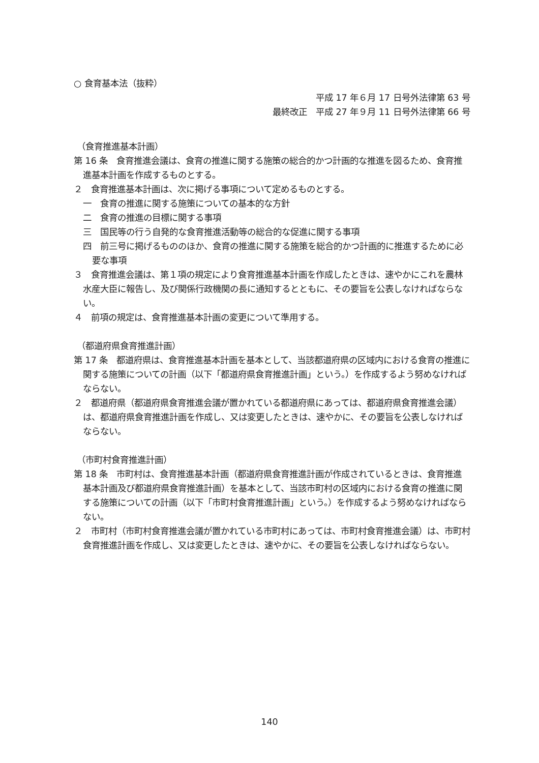○ 食育基本法（抜粋）
平成 17 年６月 17 日号外法律第 63 号
最終改正　平成 27 年９月 11 日号外法律第 66 号
（食育推進基本計画）
第 16 条　食育推進会議は、食育の推進に関する施策の総合的かつ計画的な推進を図るため、食育推進基本計画を作成するものとする。
２　食育推進基本計画は、次に掲げる事項について定めるものとする。
一　食育の推進に関する施策についての基本的な方針
二　食育の推進の目標に関する事項
三　国民等の行う自発的な食育推進活動等の総合的な促進に関する事項
四　前三号に掲げるもののほか、食育の推進に関する施策を総合的かつ計画的に推進するために必要な事項
３　食育推進会議は、第１項の規定により食育推進基本計画を作成したときは、速やかにこれを農林水産大臣に報告し、及び関係行政機関の長に通知するとともに、その要旨を公表しなければならない。
４　前項の規定は、食育推進基本計画の変更について準用する。
（都道府県食育推進計画）
第 17 条　都道府県は、食育推進基本計画を基本として、当該都道府県の区域内における食育の推進に関する施策についての計画（以下「都道府県食育推進計画」という。）を作成するよう努めなければならない。
２　都道府県（都道府県食育推進会議が置かれている都道府県にあっては、都道府県食育推進会議）は、都道府県食育推進計画を作成し、又は変更したときは、速やかに、その要旨を公表しなければならない。
（市町村食育推進計画）
第 18 条　市町村は、食育推進基本計画（都道府県食育推進計画が作成されているときは、食育推進基本計画及び都道府県食育推進計画）を基本として、当該市町村の区域内における食育の推進に関する施策についての計画（以下「市町村食育推進計画」という。）を作成するよう努めなければならない。
２　市町村（市町村食育推進会議が置かれている市町村にあっては、市町村食育推進会議）は、市町村食育推進計画を作成し、又は変更したときは、速やかに、その要旨を公表しなければならない。
140